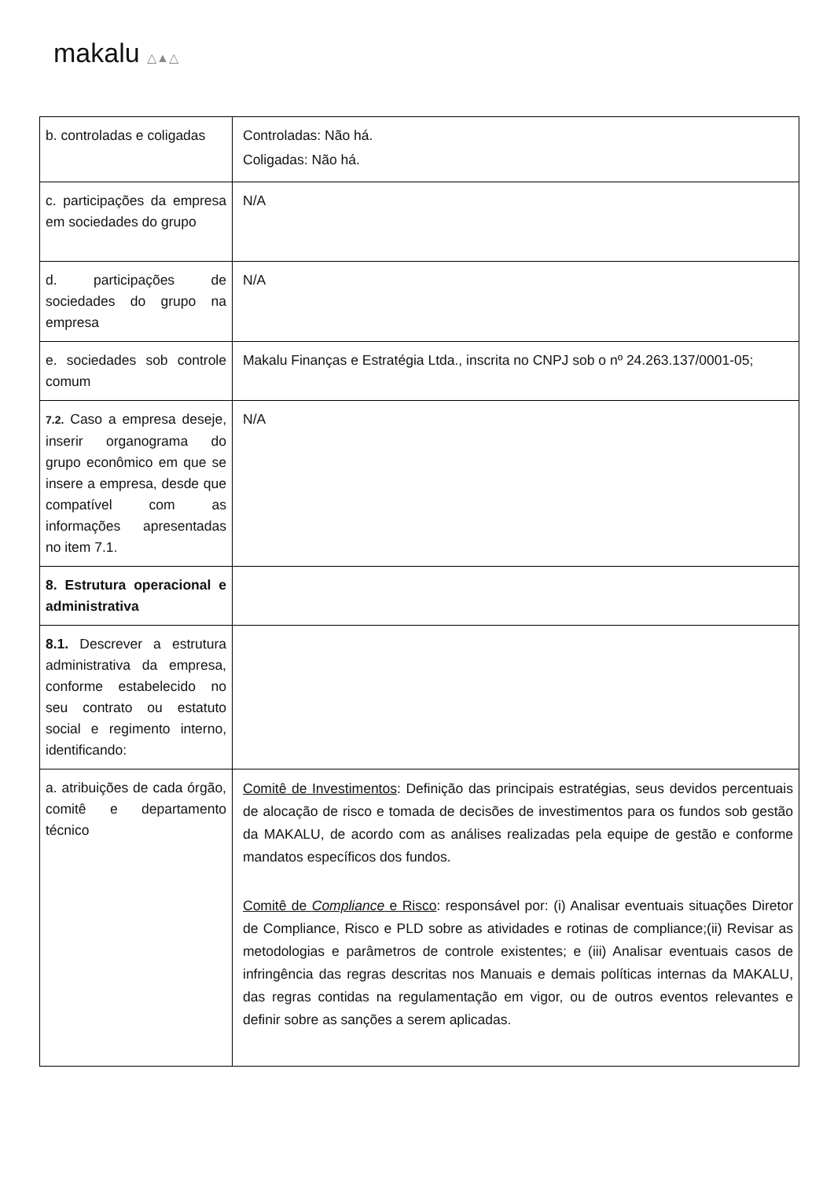makalu △▲△
| b. controladas e coligadas | Controladas: Não há. Coligadas: Não há. |
| c. participações da empresa em sociedades do grupo | N/A |
| d. participações de sociedades do grupo na empresa | N/A |
| e. sociedades sob controle comum | Makalu Finanças e Estratégia Ltda., inscrita no CNPJ sob o nº 24.263.137/0001-05; |
| 7.2. Caso a empresa deseje, inserir organograma do grupo econômico em que se insere a empresa, desde que compatível com as informações apresentadas no item 7.1. | N/A |
| 8. Estrutura operacional e administrativa | |
| 8.1. Descrever a estrutura administrativa da empresa, conforme estabelecido no seu contrato ou estatuto social e regimento interno, identificando: | |
| a. atribuições de cada órgão, comitê e departamento técnico | Comitê de Investimentos : Definição das principais estratégias, seus devidos percentuais de alocação de risco e tomada de decisões de investimentos para os fundos sob gestão da MAKALU, de acordo com as análises realizadas pela equipe de gestão e conforme mandatos específicos dos fundos. Comitê de Compliance e Risco : responsável por: (i) Analisar eventuais situações Diretor de Compliance, Risco e PLD sobre as atividades e rotinas de compliance;(ii) Revisar as metodologias e parâmetros de controle existentes; e (iii) Analisar eventuais casos de infringência das regras descritas nos Manuais e demais políticas internas da MAKALU, das regras contidas na regulamentação em vigor, ou de outros eventos relevantes e definir sobre as sanções a serem aplicadas. |